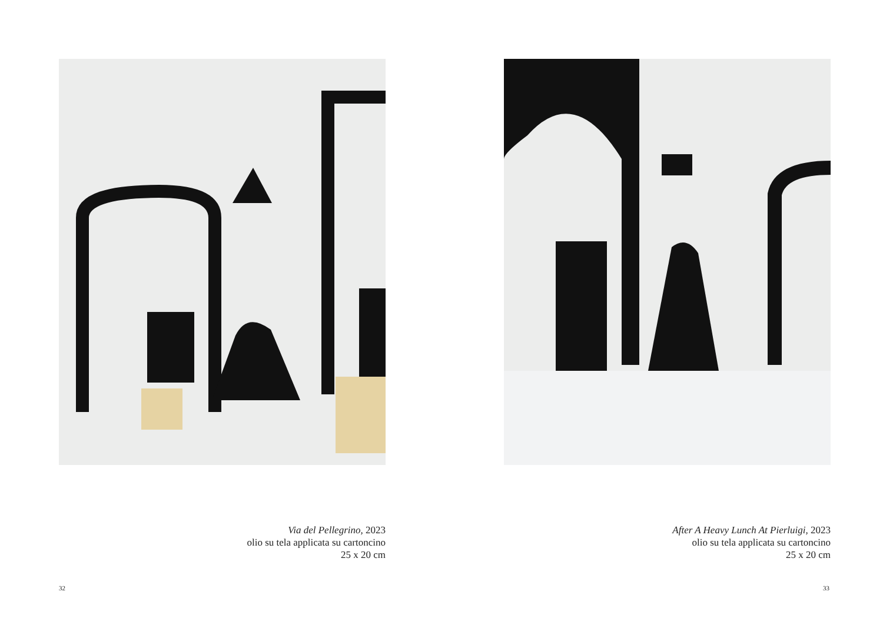Via del Pellegrino, 2023
olio su tela applicata su cartoncino
25 x 20 cm
32
After A Heavy Lunch At Pierluigi, 2023
olio su tela applicata su cartoncino
25 x 20 cm
33